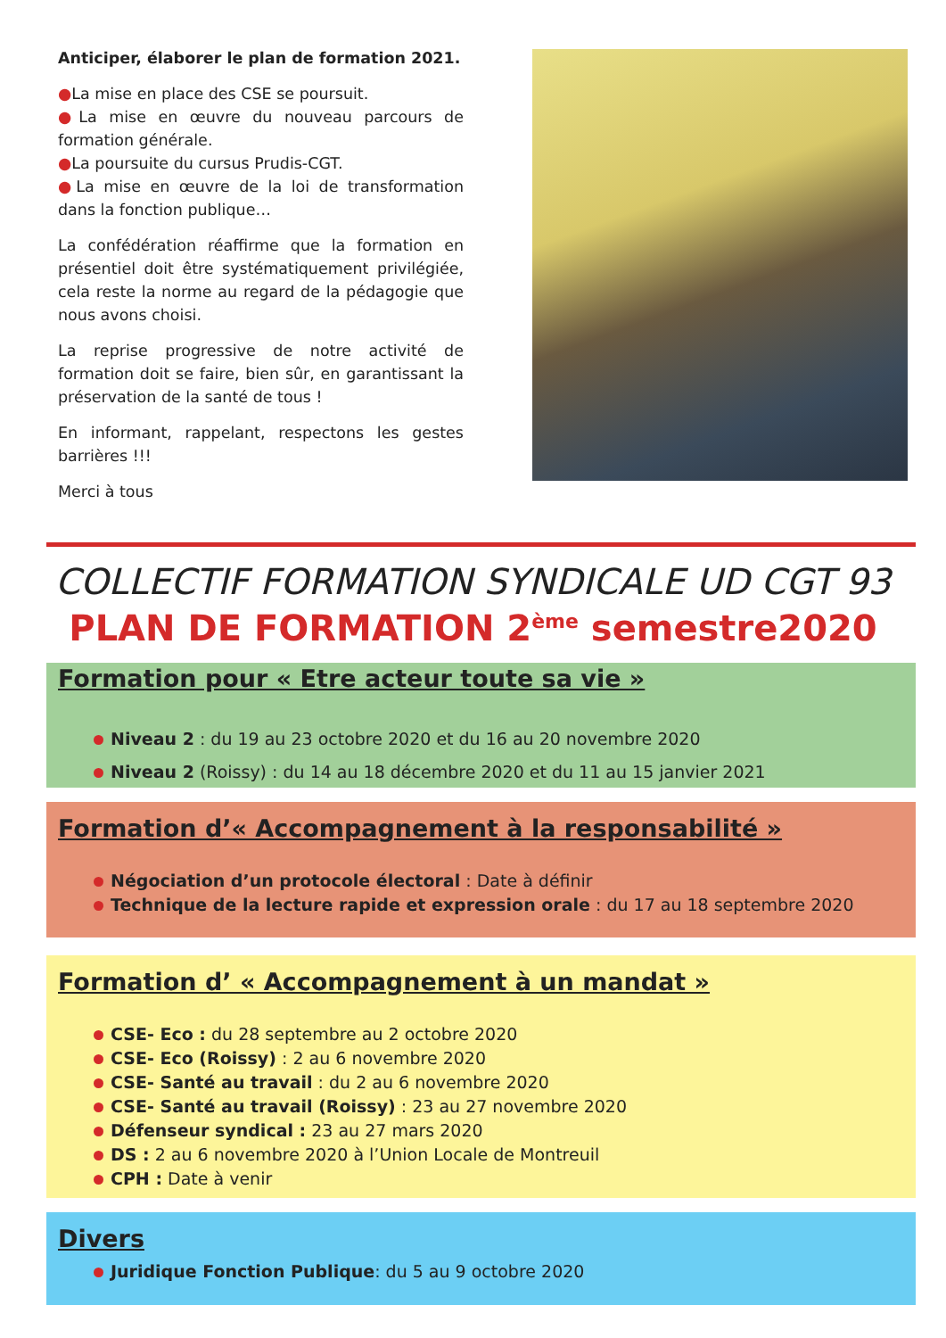Anticiper, élaborer le plan de formation 2021.
●La mise en place des CSE se poursuit.
●La mise en œuvre du nouveau parcours de formation générale.
●La poursuite du cursus Prudis-CGT.
●La mise en œuvre de la loi de transformation dans la fonction publique…
La confédération réaffirme que la formation en présentiel doit être systématiquement privilégiée, cela reste la norme au regard de la pédagogie que nous avons choisi.
La reprise progressive de notre activité de formation doit se faire, bien sûr, en garantissant la préservation de la santé de tous !
En informant, rappelant, respectons les gestes barrières !!!
Merci à tous
COLLECTIF FORMATION SYNDICALE UD CGT 93
PLAN DE FORMATION 2<sup>ème</sup> semestre2020
Formation pour « Etre acteur toute sa vie »
Niveau 2 : du 19 au 23 octobre 2020 et du 16 au 20 novembre 2020
Niveau 2 (Roissy) : du 14 au 18 décembre 2020 et du 11 au 15 janvier 2021
Formation d’« Accompagnement à la responsabilité »
Négociation d’un protocole électoral : Date à définir
Technique de la lecture rapide et expression orale : du 17 au 18 septembre 2020
Formation d’ « Accompagnement à un mandat »
CSE- Eco : du 28 septembre au 2 octobre 2020
CSE- Eco (Roissy) : 2 au 6 novembre 2020
CSE- Santé au travail : du 2 au 6 novembre 2020
CSE- Santé au travail (Roissy) : 23 au 27 novembre 2020
Défenseur syndical : 23 au 27 mars 2020
DS : 2 au 6 novembre 2020 à l’Union Locale de Montreuil
CPH : Date à venir
Divers
Juridique Fonction Publique: du 5 au 9 octobre 2020